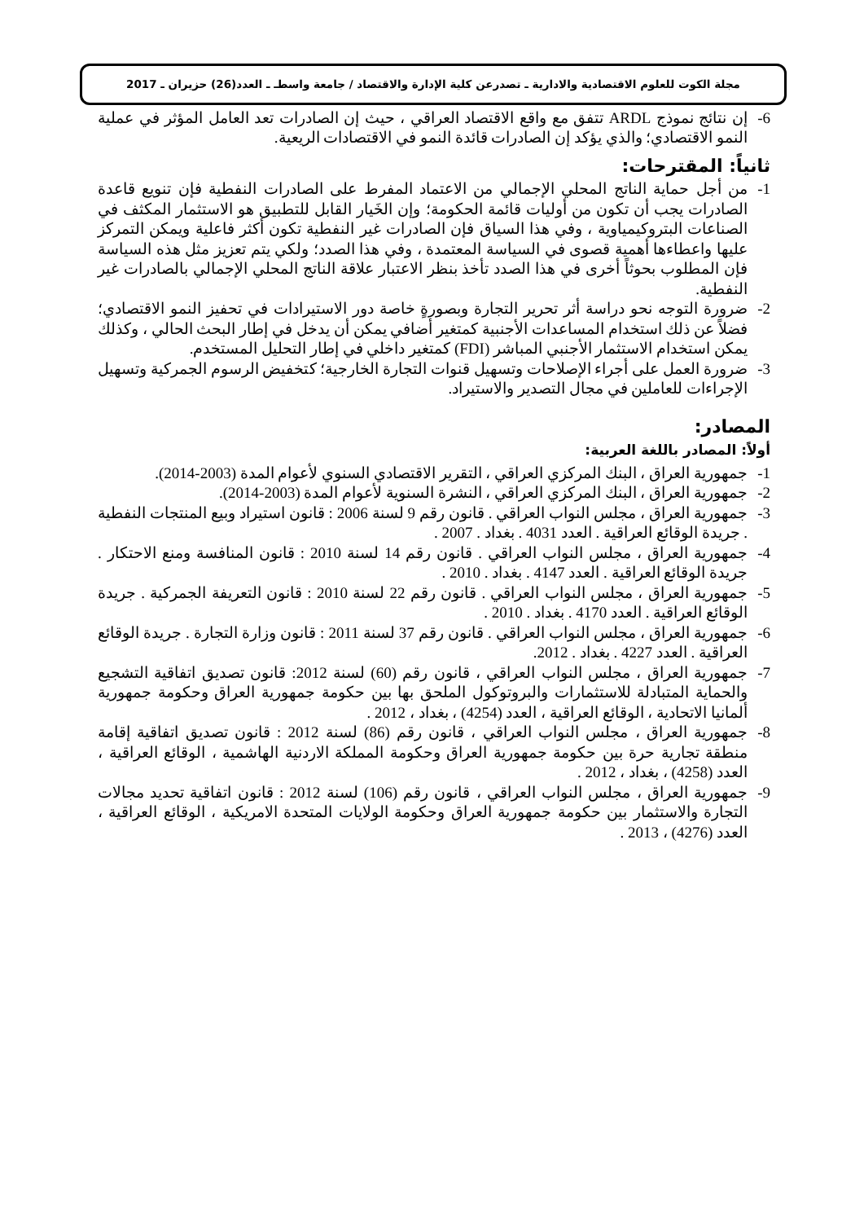مجلة الكوت للعلوم الاقتصادية والادارية ـ تصدرعن كلية الإدارة والاقتصاد / جامعة واسطـ ـ العدد(26) حزيران ـ 2017
6- إن نتائج نموذج ARDL تتفق مع واقع الاقتصاد العراقي ، حيث إن الصادرات تعد العامل المؤثر في عملية النمو الاقتصادي؛ والذي يؤكد إن الصادرات قائدة النمو في الاقتصادات الريعية.
ثانياً: المقترحات:
1- من أجل حماية الناتج المحلي الإجمالي من الاعتماد المفرط على الصادرات النفطية فإن تنويع قاعدة الصادرات يجب أن تكون من أوليات قائمة الحكومة؛ وإن الخَيار القابل للتطبيق هو الاستثمار المكثف في الصناعات البتروكيمياوية ، وفي هذا السياق فإن الصادرات غير النفطية تكون أكثر فاعلية ويمكن التمركز عليها واعطاءها أهمية قصوى في السياسة المعتمدة ، وفي هذا الصدد؛ ولكي يتم تعزيز مثل هذه السياسة فإن المطلوب بحوثاً أخرى في هذا الصدد تأخذ بنظر الاعتبار علاقة الناتج المحلي الإجمالي بالصادرات غير النفطية.
2- ضرورة التوجه نحو دراسة أثر تحرير التجارة وبصورةٍ خاصة دور الاستيرادات في تحفيز النمو الاقتصادي؛ فضلاً عن ذلك استخدام المساعدات الأجنبية كمتغير أضافي يمكن أن يدخل في إطار البحث الحالي ، وكذلك يمكن استخدام الاستثمار الأجنبي المباشر (FDI) كمتغير داخلي في إطار التحليل المستخدم.
3- ضرورة العمل على أجراء الإصلاحات وتسهيل قنوات التجارة الخارجية؛ كتخفيض الرسوم الجمركية وتسهيل الإجراءات للعاملين في مجال التصدير والاستيراد.
المصادر:
أولاً: المصادر باللغة العربية:
1- جمهورية العراق ، البنك المركزي العراقي ، التقرير الاقتصادي السنوي لأعوام المدة (2003-2014).
2- جمهورية العراق ، البنك المركزي العراقي ، النشرة السنوية لأعوام المدة (2003-2014).
3- جمهورية العراق ، مجلس النواب العراقي . قانون رقم 9 لسنة 2006 : قانون استيراد وبيع المنتجات النفطية . جريدة الوقائع العراقية . العدد 4031 . بغداد . 2007 .
4- جمهورية العراق ، مجلس النواب العراقي . قانون رقم 14 لسنة 2010 : قانون المنافسة ومنع الاحتكار . جريدة الوقائع العراقية . العدد 4147 . بغداد . 2010 .
5- جمهورية العراق ، مجلس النواب العراقي . قانون رقم 22 لسنة 2010 : قانون التعريفة الجمركية . جريدة الوقائع العراقية . العدد 4170 . بغداد . 2010 .
6- جمهورية العراق ، مجلس النواب العراقي . قانون رقم 37 لسنة 2011 : قانون وزارة التجارة . جريدة الوقائع العراقية . العدد 4227 . بغداد . 2012.
7- جمهورية العراق ، مجلس النواب العراقي ، قانون رقم (60) لسنة 2012: قانون تصديق اتفاقية التشجيع والحماية المتبادلة للاستثمارات والبروتوكول الملحق بها بين حكومة جمهورية العراق وحكومة جمهورية ألمانيا الاتحادية ، الوقائع العراقية ، العدد (4254) ، بغداد ، 2012 .
8- جمهورية العراق ، مجلس النواب العراقي ، قانون رقم (86) لسنة 2012 : قانون تصديق اتفاقية إقامة منطقة تجارية حرة بين حكومة جمهورية العراق وحكومة المملكة الاردنية الهاشمية ، الوقائع العراقية ، العدد (4258) ، بغداد ، 2012 .
9- جمهورية العراق ، مجلس النواب العراقي ، قانون رقم (106) لسنة 2012 : قانون اتفاقية تحديد مجالات التجارة والاستثمار بين حكومة جمهورية العراق وحكومة الولايات المتحدة الامريكية ، الوقائع العراقية ، العدد (4276) ، 2013 .